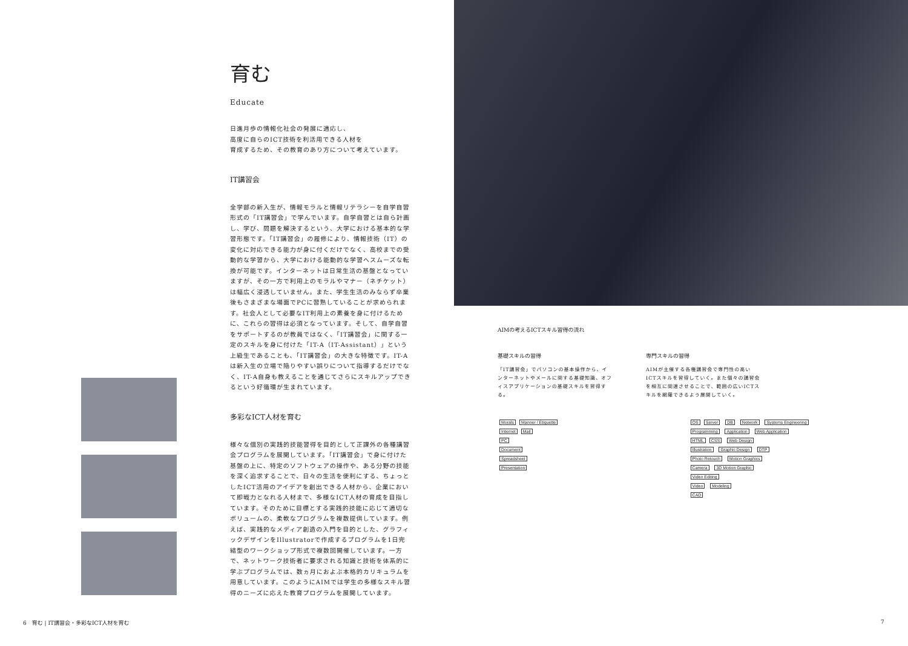育む
Educate
日進月歩の情報化社会の発展に適応し、
高度に自らのICT技術を利活用できる人材を
育成するため、その教育のあり方について考えています。
IT講習会
全学部の新入生が、情報モラルと情報リテラシーを自学自習形式の「IT講習会」で学んでいます。自学自習とは自ら計画し、学び、問題を解決するという、大学における基本的な学習形態です。「IT講習会」の履修により、情報技術（IT）の変化に対応できる能力が身に付くだけでなく、高校までの受動的な学習から、大学における能動的な学習へスムーズな転換が可能です。インターネットは日常生活の基盤となっていますが、その一方で利用上のモラルやマナー（ネチケット）は幅広く浸透していません。また、学生生活のみならず卒業後もさまざまな場面でPCに習熟していることが求められます。社会人として必要なIT利用上の素養を身に付けるために、これらの習得は必須となっています。そして、自学自習をサポートするのが教員ではなく、「IT講習会」に関する一定のスキルを身に付けた「IT-A（IT-Assistant）」という上級生であることも、「IT講習会」の大きな特徴です。IT-Aは新入生の立場で陥りやすい誤りについて指導するだけでなく、IT-A自身も教えることを通じてさらにスキルアップできるという好循環が生まれています。
多彩なICT人材を育む
様々な個別の実践的技能習得を目的として正課外の各種講習会プログラムを展開しています。「IT講習会」で身に付けた基盤の上に、特定のソフトウェアの操作や、ある分野の技能を深く追求することで、日々の生活を便利にする、ちょっとしたICT活用のアイデアを創出できる人材から、企業において即戦力となれる人材まで、多様なICT人材の育成を目指しています。そのために目標とする実践的技能に応じて適切なボリュームの、柔軟なプログラムを複数提供しています。例えば、実践的なメディア創造の入門を目的とした、グラフィックデザインをIllustratorで作成するプログラムを1日完結型のワークショップ形式で複数回開催しています。一方で、ネットワーク技術者に要求される知識と技術を体系的に学ぶプログラムでは、数ヵ月におよぶ本格的カリキュラムを用意しています。このようにAIMでは学生の多様なスキル習得のニーズに応えた教育プログラムを展開しています。
AIMの考えるICTスキル習得の流れ
基礎スキルの習得
「IT講習会」でパソコンの基本操作から、インターネットやメールに関する基礎知識、オフィスアプリケーションの基礎スキルを習得する。
専門スキルの習得
AIMが主催する各種講習会で専門性の高いICTスキルを習得していく。また個々の講習会を相互に関連させることで、範囲の広いICTスキルを網羅できるよう展開していく。
Morals Manner / Etiquette
Internet Mail
PC
Document
Spreadsheet
Presentation
OS Server DB Network Systems Engineering
Programming Application Web Application
HTML CSS Web Design
Illustration Graphic Design DTP
Photo Retouch Motion Graphics
Camera 3D Motion Graphic
Video Editing
Video Modeling
CAD
6　育む | IT講習会・多彩なICT人材を育む
7